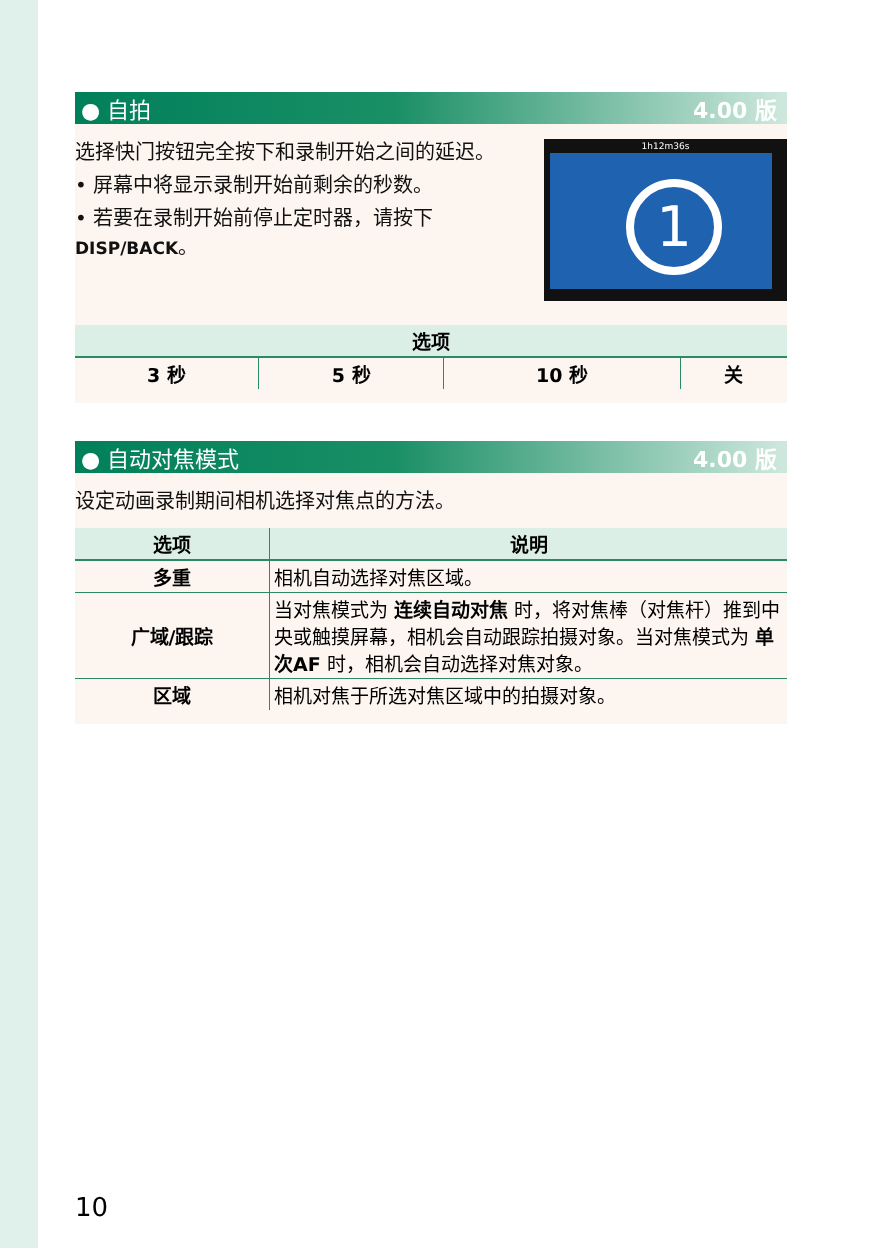● 自拍 4.00 版
选择快门按钮完全按下和录制开始之间的延迟。
1h12m36s
1
• 屏幕中将显示录制开始前剩余的秒数。
• 若要在录制开始前停止定时器，请按下
DISP/BACK。
| 选项 | | | |
| --- | --- | --- | --- |
| 3 秒 | 5 秒 | 10 秒 | 关 |
● 自动对焦模式 4.00 版
设定动画录制期间相机选择对焦点的方法。
| 选项 | 说明 |
| --- | --- |
| 多重 | 相机自动选择对焦区域。 |
| 广域/跟踪 | 当对焦模式为 连续自动对焦 时，将对焦棒（对焦杆）推到中央或触摸屏幕，相机会自动跟踪拍摄对象。当对焦模式为 单次AF 时，相机会自动选择对焦对象。 |
| 区域 | 相机对焦于所选对焦区域中的拍摄对象。 |
10